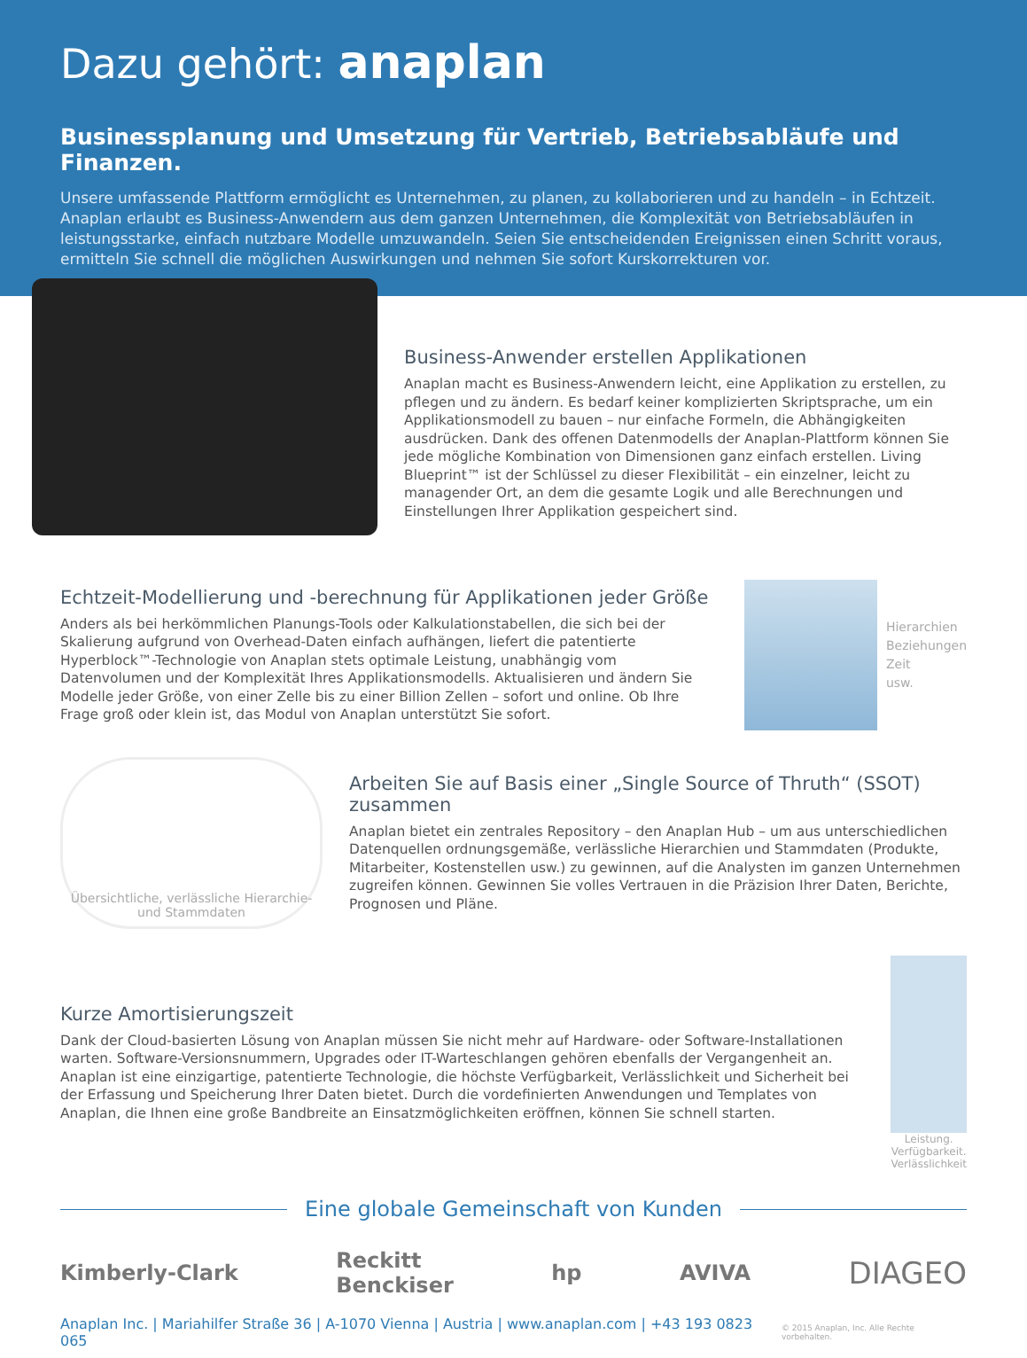Dazu gehört: anaplan
Businessplanung und Umsetzung für Vertrieb, Betriebsabläufe und Finanzen.
Unsere umfassende Plattform ermöglicht es Unternehmen, zu planen, zu kollaborieren und zu handeln – in Echtzeit. Anaplan erlaubt es Business-Anwendern aus dem ganzen Unternehmen, die Komplexität von Betriebsabläufen in leistungsstarke, einfach nutzbare Modelle umzuwandeln. Seien Sie entscheidenden Ereignissen einen Schritt voraus, ermitteln Sie schnell die möglichen Auswirkungen und nehmen Sie sofort Kurskorrekturen vor.
Business-Anwender erstellen Applikationen
Anaplan macht es Business-Anwendern leicht, eine Applikation zu erstellen, zu pflegen und zu ändern. Es bedarf keiner komplizierten Skriptsprache, um ein Applikationsmodell zu bauen – nur einfache Formeln, die Abhängigkeiten ausdrücken. Dank des offenen Datenmodells der Anaplan-Plattform können Sie jede mögliche Kombination von Dimensionen ganz einfach erstellen. Living Blueprint™ ist der Schlüssel zu dieser Flexibilität – ein einzelner, leicht zu managender Ort, an dem die gesamte Logik und alle Berechnungen und Einstellungen Ihrer Applikation gespeichert sind.
Echtzeit-Modellierung und -berechnung für Applikationen jeder Größe
Anders als bei herkömmlichen Planungs-Tools oder Kalkulationstabellen, die sich bei der Skalierung aufgrund von Overhead-Daten einfach aufhängen, liefert die patentierte Hyperblock™-Technologie von Anaplan stets optimale Leistung, unabhängig vom Datenvolumen und der Komplexität Ihres Applikationsmodells. Aktualisieren und ändern Sie Modelle jeder Größe, von einer Zelle bis zu einer Billion Zellen – sofort und online. Ob Ihre Frage groß oder klein ist, das Modul von Anaplan unterstützt Sie sofort.
Hierarchien
Beziehungen
Zeit
usw.
Übersichtliche, verlässliche Hierarchie- und Stammdaten
Arbeiten Sie auf Basis einer „Single Source of Thruth“ (SSOT) zusammen
Anaplan bietet ein zentrales Repository – den Anaplan Hub – um aus unterschiedlichen Datenquellen ordnungsgemäße, verlässliche Hierarchien und Stammdaten (Produkte, Mitarbeiter, Kostenstellen usw.) zu gewinnen, auf die Analysten im ganzen Unternehmen zugreifen können. Gewinnen Sie volles Vertrauen in die Präzision Ihrer Daten, Berichte, Prognosen und Pläne.
Kurze Amortisierungszeit
Dank der Cloud-basierten Lösung von Anaplan müssen Sie nicht mehr auf Hardware- oder Software-Installationen warten. Software-Versionsnummern, Upgrades oder IT-Warteschlangen gehören ebenfalls der Vergangenheit an. Anaplan ist eine einzigartige, patentierte Technologie, die höchste Verfügbarkeit, Verlässlichkeit und Sicherheit bei der Erfassung und Speicherung Ihrer Daten bietet. Durch die vordefinierten Anwendungen und Templates von Anaplan, die Ihnen eine große Bandbreite an Einsatzmöglichkeiten eröffnen, können Sie schnell starten.
Leistung. Verfügbarkeit. Verlässlichkeit
Eine globale Gemeinschaft von Kunden
Kimberly-Clark Reckitt
Benckiser hp AVIVA DIAGEO
Anaplan Inc. | Mariahilfer Straße 36 | A-1070 Vienna | Austria | www.anaplan.com | +43 193 0823 065 © 2015 Anaplan, Inc. Alle Rechte vorbehalten.